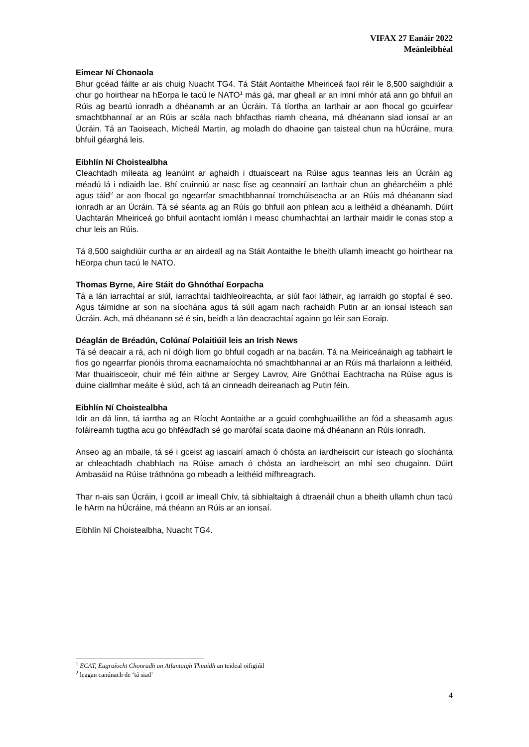VIFAX 27 Eanáir 2022
Meánleibhéal
Eimear Ní Chonaola
Bhur gcéad fáilte ar ais chuig Nuacht TG4. Tá Stáit Aontaithe Mheiriceá faoi réir le 8,500 saighdiúir a chur go hoirthear na hEorpa le tacú le NATO<sup>1</sup> más gá, mar gheall ar an imní mhór atá ann go bhfuil an Rúis ag beartú ionradh a dhéanamh ar an Úcráin. Tá tíortha an Iarthair ar aon fhocal go gcuirfear smachtbhannaí ar an Rúis ar scála nach bhfacthas riamh cheana, má dhéanann siad ionsaí ar an Úcráin. Tá an Taoiseach, Micheál Martin, ag moladh do dhaoine gan taisteal chun na hÚcráine, mura bhfuil géarghá leis.
Eibhlín Ní Choistealbha
Cleachtadh míleata ag leanúint ar aghaidh i dtuaisceart na Rúise agus teannas leis an Úcráin ag méadú lá i ndiaidh lae. Bhí cruinniú ar nasc físe ag ceannairí an Iarthair chun an ghéarchéim a phlé agus táid<sup>2</sup> ar aon fhocal go ngearrfar smachtbhannaí tromchúiseacha ar an Rúis má dhéanann siad ionradh ar an Úcráin. Tá sé séanta ag an Rúis go bhfuil aon phlean acu a leithéid a dhéanamh. Dúirt Uachtarán Mheiriceá go bhfuil aontacht iomlán i measc chumhachtaí an Iarthair maidir le conas stop a chur leis an Rúis.
Tá 8,500 saighdiúir curtha ar an airdeall ag na Stáit Aontaithe le bheith ullamh imeacht go hoirthear na hEorpa chun tacú le NATO.
Thomas Byrne, Aire Stáit do Ghnóthaí Eorpacha
Tá a lán iarrachtaí ar siúl, iarrachtaí taidhleoireachta, ar siúl faoi láthair, ag iarraidh go stopfaí é seo. Agus táimidne ar son na síochána agus tá súil agam nach rachaidh Putin ar an ionsaí isteach san Úcráin. Ach, má dhéanann sé é sin, beidh a lán deacrachtaí againn go léir san Eoraip.
Déaglán de Bréadún, Colúnaí Polaitiúil leis an Irish News
Tá sé deacair a rá, ach ní dóigh liom go bhfuil cogadh ar na bacáin. Tá na Meiriceánaigh ag tabhairt le fios go ngearrfar pionóis throma eacnamaíochta nó smachtbhannaí ar an Rúis má tharlaíonn a leithéid. Mar thuairisceoir, chuir mé féin aithne ar Sergey Lavrov, Aire Gnóthaí Eachtracha na Rúise agus is duine ciallmhar meáite é siúd, ach tá an cinneadh deireanach ag Putin féin.
Eibhlín Ní Choistealbha
Idir an dá linn, tá iarrtha ag an Ríocht Aontaithe ar a gcuid comhghuaillithe an fód a sheasamh agus foláireamh tugtha acu go bhféadfadh sé go marófaí scata daoine má dhéanann an Rúis ionradh.
Anseo ag an mbaile, tá sé i gceist ag iascairí amach ó chósta an iardheiscirt cur isteach go síochánta ar chleachtadh chabhlach na Rúise amach ó chósta an iardheiscirt an mhí seo chugainn. Dúirt Ambasáid na Rúise tráthnóna go mbeadh a leithéid mífhreagrach.
Thar n-ais san Úcráin, i gcoill ar imeall Chív, tá sibhialtaigh á dtraenáil chun a bheith ullamh chun tacú le hArm na hÚcráine, má théann an Rúis ar an ionsaí.
Eibhlín Ní Choistealbha, Nuacht TG4.
<sup>1</sup> ECAT, Eagraíocht Chonradh an Atlantaigh Thuaidh an teideal oifigiúil
<sup>2</sup> leagan canúnach de ‘tá siad’
4